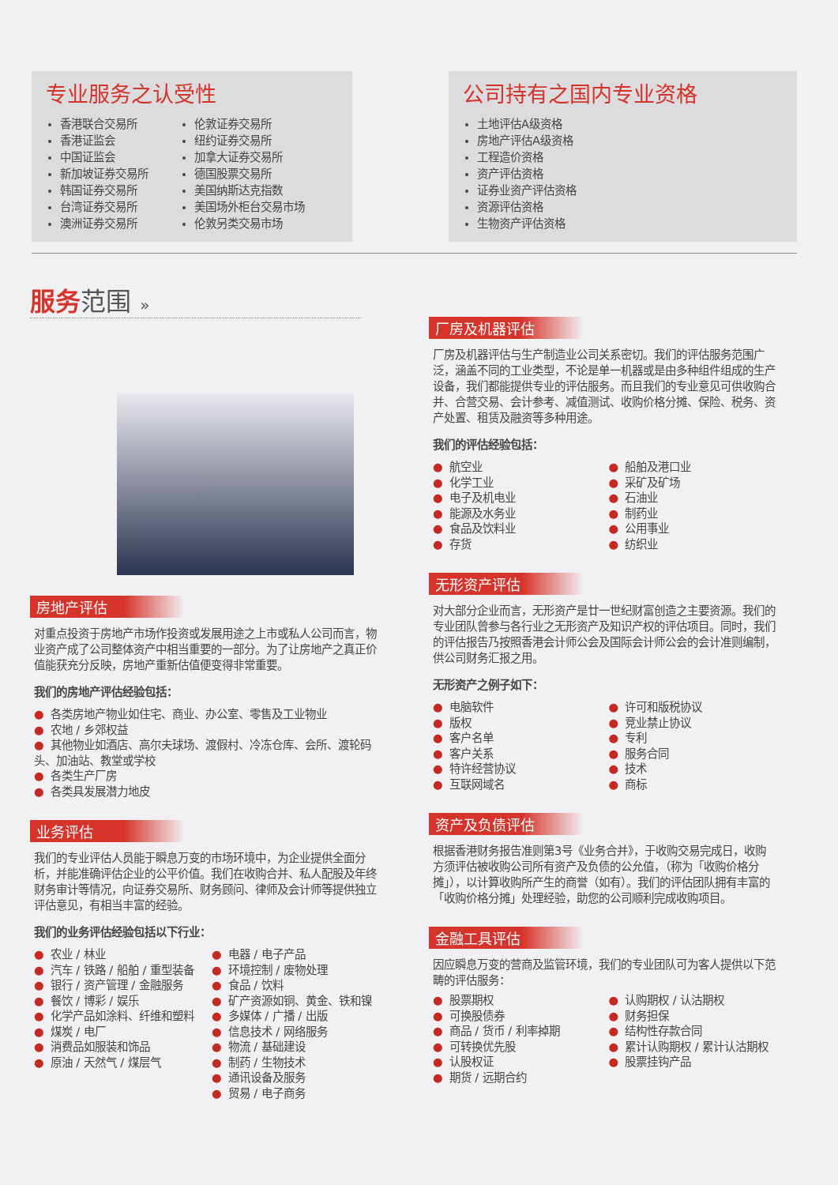专业服务之认受性
香港联合交易所
香港证监会
中国证监会
新加坡证券交易所
韩国证券交易所
台湾证券交易所
澳洲证券交易所
伦敦证券交易所
纽约证券交易所
加拿大证券交易所
德国股票交易所
美国纳斯达克指数
美国场外柜台交易市场
伦敦另类交易市场
公司持有之国内专业资格
土地评估A级资格
房地产评估A级资格
工程造价资格
资产评估资格
证券业资产评估资格
资源评估资格
生物资产评估资格
服务范围 »
房地产评估
对重点投资于房地产市场作投资或发展用途之上市或私人公司而言，物业资产成了公司整体资产中相当重要的一部分。为了让房地产之真正价值能获充分反映，房地产重新估值便变得非常重要。
我们的房地产评估经验包括：
各类房地产物业如住宅、商业、办公室、零售及工业物业
农地 / 乡郊权益
其他物业如酒店、高尔夫球场、渡假村、冷冻仓库、会所、渡轮码头、加油站、教堂或学校
各类生产厂房
各类具发展潜力地皮
业务评估
我们的专业评估人员能于瞬息万变的市场环境中，为企业提供全面分析，并能准确评估企业的公平价值。我们在收购合并、私人配股及年终财务审计等情况，向证券交易所、财务顾问、律师及会计师等提供独立评估意见，有相当丰富的经验。
我们的业务评估经验包括以下行业：
农业 / 林业
汽车 / 铁路 / 船舶 / 重型装备
银行 / 资产管理 / 金融服务
餐饮 / 博彩 / 娱乐
化学产品如涂料、纤维和塑料
煤炭 / 电厂
消费品如服装和饰品
原油 / 天然气 / 煤层气
电器 / 电子产品
环境控制 / 废物处理
食品 / 饮料
矿产资源如铜、黄金、铁和镍
多媒体 / 广播 / 出版
信息技术 / 网络服务
物流 / 基础建设
制药 / 生物技术
通讯设备及服务
贸易 / 电子商务
厂房及机器评估
厂房及机器评估与生产制造业公司关系密切。我们的评估服务范围广泛，涵盖不同的工业类型，不论是单一机器或是由多种组件组成的生产设备，我们都能提供专业的评估服务。而且我们的专业意见可供收购合并、合营交易、会计参考、减值测试、收购价格分摊、保险、税务、资产处置、租赁及融资等多种用途。
我们的评估经验包括：
航空业
化学工业
电子及机电业
能源及水务业
食品及饮料业
存货
船舶及港口业
采矿及矿场
石油业
制药业
公用事业
纺织业
无形资产评估
对大部分企业而言，无形资产是廿一世纪财富创造之主要资源。我们的专业团队曾参与各行业之无形资产及知识产权的评估项目。同时，我们的评估报告乃按照香港会计师公会及国际会计师公会的会计准则编制，供公司财务汇报之用。
无形资产之例子如下：
电脑软件
版权
客户名单
客户关系
特许经营协议
互联网域名
许可和版税协议
竞业禁止协议
专利
服务合同
技术
商标
资产及负债评估
根据香港财务报告准则第3号《业务合并》，于收购交易完成日，收购方须评估被收购公司所有资产及负债的公允值，（称为「收购价格分摊」），以计算收购所产生的商誉（如有）。我们的评估团队拥有丰富的「收购价格分摊」处理经验，助您的公司顺利完成收购项目。
金融工具评估
因应瞬息万变的营商及监管环境，我们的专业团队可为客人提供以下范畴的评估服务：
股票期权
可换股债券
商品 / 货币 / 利率掉期
可转换优先股
认股权证
期货 / 远期合约
认购期权 / 认沽期权
财务担保
结构性存款合同
累计认购期权 / 累计认沽期权
股票挂钩产品